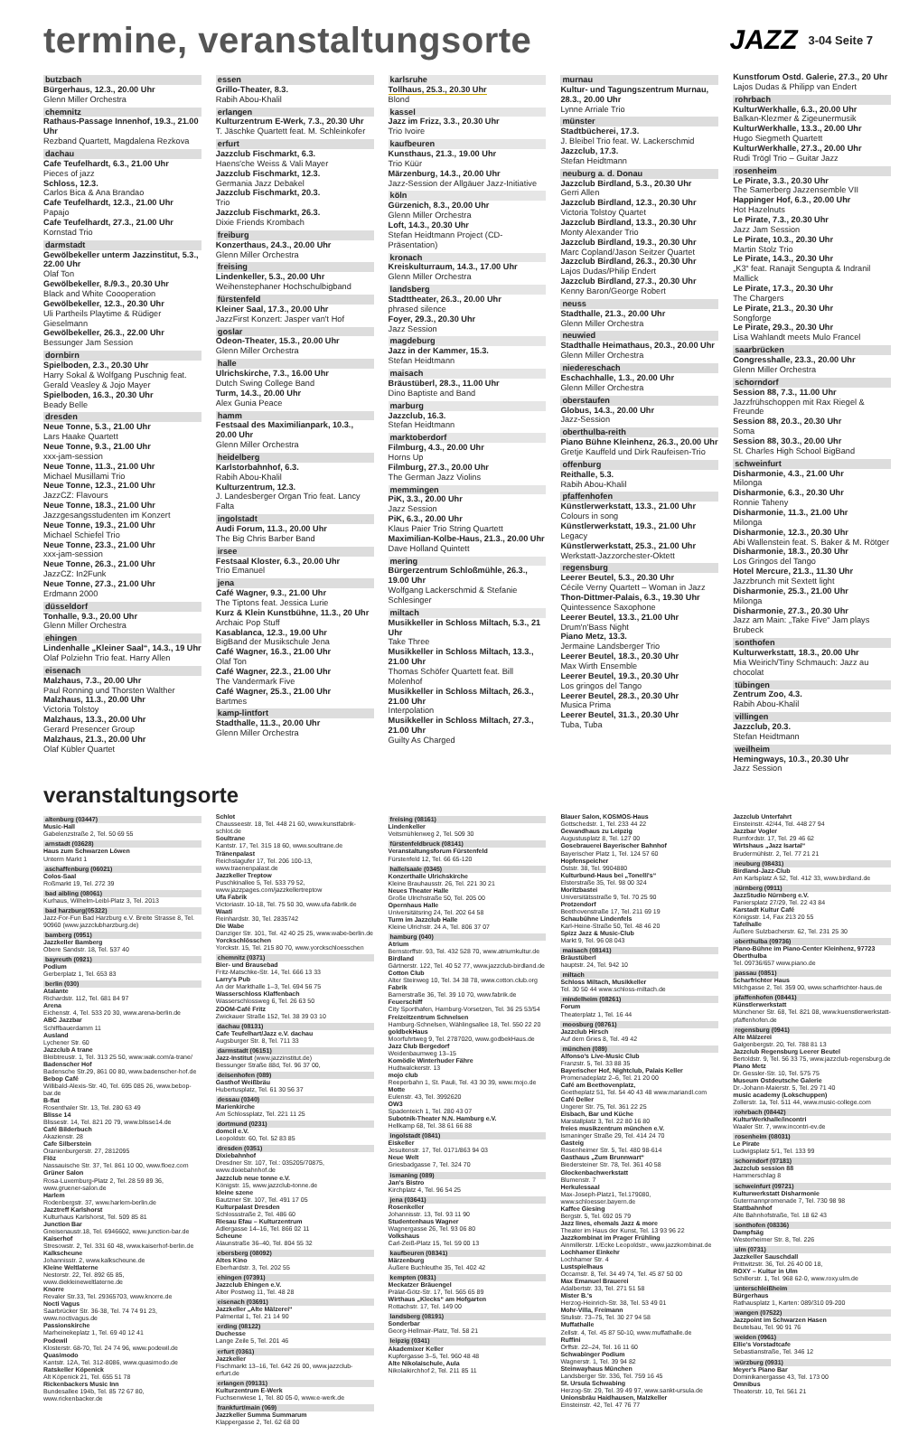termine, veranstaltungsorte
JAZZ 3-04 Seite 7
butzbach
Bürgerhaus, 12.3., 20.00 Uhr
Glenn Miller Orchestra
chemnitz
Rathaus-Passage Innenhof, 19.3., 21.00 Uhr
Rezband Quartett, Magdalena Rezkova
dachau
Cafe Teufelhardt, 6.3., 21.00 Uhr
Pieces of jazz
Schloss, 12.3.
Carlos Bica & Ana Brandao
Cafe Teufelhardt, 12.3., 21.00 Uhr
Papajo
Cafe Teufelhardt, 27.3., 21.00 Uhr
Kornstad Trio
darmstadt
Gewölbekeller unterm Jazzinstitut, 5.3., 22.00 Uhr
Olaf Ton
Gewölbekeller, 8./9.3., 20.30 Uhr
Black and White Coooperation
Gewölbekeller, 12.3., 20.30 Uhr
Uli Partheils Playtime & Rüdiger Gieselmann
Gewölbekeller, 26.3., 22.00 Uhr
Bessunger Jam Session
dornbirn
Spielboden, 2.3., 20.30 Uhr
Harry Sokal & Wolfgang Puschnig feat. Gerald Veasley & Jojo Mayer
Spielboden, 16.3., 20.30 Uhr
Beady Belle
dresden
Neue Tonne, 5.3., 21.00 Uhr
Lars Haake Quartett
Neue Tonne, 9.3., 21.00 Uhr
xxx-jam-session
Neue Tonne, 11.3., 21.00 Uhr
Michael Musillami Trio
Neue Tonne, 12.3., 21.00 Uhr
JazzCZ: Flavours
Neue Tonne, 18.3., 21.00 Uhr
Jazzgesangsstudenten im Konzert
Neue Tonne, 19.3., 21.00 Uhr
Michael Schiefel Trio
Neue Tonne, 23.3., 21.00 Uhr
xxx-jam-session
Neue Tonne, 26.3., 21.00 Uhr
JazzCZ: In2Funk
Neue Tonne, 27.3., 21.00 Uhr
Erdmann 2000
düsseldorf
Tonhalle, 9.3., 20.00 Uhr
Glenn Miller Orchestra
ehingen
Lindenhalle „Kleiner Saal“, 14.3., 19 Uhr
Olaf Polziehn Trio feat. Harry Allen
eisenach
Malzhaus, 7.3., 20.00 Uhr
Paul Ronning und Thorsten Walther
Malzhaus, 11.3., 20.00 Uhr
Victoria Tolstoy
Malzhaus, 13.3., 20.00 Uhr
Gerard Presencer Group
Malzhaus, 21.3., 20.00 Uhr
Olaf Kübler Quartet
essen
Grillo-Theater, 8.3.
Rabih Abou-Khalil
erlangen
Kulturzentrum E-Werk, 7.3., 20.30 Uhr
T. Jäschke Quartett feat. M. Schleinkofer
erfurt
Jazzclub Fischmarkt, 6.3.
Haens'che Weiss & Vali Mayer
Jazzclub Fischmarkt, 12.3.
Germania Jazz Debakel
Jazzclub Fischmarkt, 20.3.
Trio
Jazzclub Fischmarkt, 26.3.
Dixie Friends Krombach
freiburg
Konzerthaus, 24.3., 20.00 Uhr
Glenn Miller Orchestra
freising
Lindenkeller, 5.3., 20.00 Uhr
Weihenstephaner Hochschulbigband
fürstenfeld
Kleiner Saal, 17.3., 20.00 Uhr
JazzFirst Konzert: Jasper van't Hof
goslar
Odeon-Theater, 15.3., 20.00 Uhr
Glenn Miller Orchestra
halle
Ulrichskirche, 7.3., 16.00 Uhr
Dutch Swing College Band
Turm, 14.3., 20.00 Uhr
Alex Gunia Peace
hamm
Festsaal des Maximilianpark, 10.3., 20.00 Uhr
Glenn Miller Orchestra
heidelberg
Karlstorbahnhof, 6.3.
Rabih Abou-Khalil
Kulturzentrum, 12.3.
J. Landesberger Organ Trio feat. Lancy Falta
ingolstadt
Audi Forum, 11.3., 20.00 Uhr
The Big Chris Barber Band
irsee
Festsaal Kloster, 6.3., 20.00 Uhr
Trio Emanuel
jena
Café Wagner, 9.3., 21.00 Uhr
The Tiptons feat. Jessica Lurie
Kurz & Klein Kunstbühne, 11.3., 20 Uhr
Archaic Pop Stuff
Kasablanca, 12.3., 19.00 Uhr
BigBand der Musikschule Jena
Café Wagner, 16.3., 21.00 Uhr
Olaf Ton
Café Wagner, 22.3., 21.00 Uhr
The Vandermark Five
Café Wagner, 25.3., 21.00 Uhr
Bartmes
kamp-lintfort
Stadthalle, 11.3., 20.00 Uhr
Glenn Miller Orchestra
karlsruhe
Tollhaus, 25.3., 20.30 Uhr
Blond
kassel
Jazz im Frizz, 3.3., 20.30 Uhr
Trio Ivoire
kaufbeuren
Kunsthaus, 21.3., 19.00 Uhr
Trio Küür
Märzenburg, 14.3., 20.00 Uhr
Jazz-Session der Allgäuer Jazz-Initiative
köln
Gürzenich, 8.3., 20.00 Uhr
Glenn Miller Orchestra
Loft, 14.3., 20.30 Uhr
Stefan Heidtmann Project (CD-Präsentation)
kronach
Kreiskulturraum, 14.3., 17.00 Uhr
Glenn Miller Orchestra
landsberg
Stadttheater, 26.3., 20.00 Uhr
phrased silence
Foyer, 29.3., 20.30 Uhr
Jazz Session
magdeburg
Jazz in der Kammer, 15.3.
Stefan Heidtmann
maisach
Bräustüberl, 28.3., 11.00 Uhr
Dino Baptiste and Band
marburg
Jazzclub, 16.3.
Stefan Heidtmann
marktoberdorf
Filmburg, 4.3., 20.00 Uhr
Horns Up
Filmburg, 27.3., 20.00 Uhr
The German Jazz Violins
memmingen
PiK, 3.3., 20.00 Uhr
Jazz Session
PiK, 6.3., 20.00 Uhr
Klaus Paier Trio String Quartett
Maximilian-Kolbe-Haus, 21.3., 20.00 Uhr
Dave Holland Quintett
mering
Bürgerzentrum Schloßmühle, 26.3., 19.00 Uhr
Wolfgang Lackerschmid & Stefanie Schlesinger
miltach
Musikkeller in Schloss Miltach, 5.3., 21 Uhr
Take Three
Musikkeller in Schloss Miltach, 13.3., 21.00 Uhr
Thomas Schöfer Quartett feat. Bill Molenhof
Musikkeller in Schloss Miltach, 26.3., 21.00 Uhr
Interpolation
Musikkeller in Schloss Miltach, 27.3., 21.00 Uhr
Guilty As Charged
murnau
Kultur- und Tagungszentrum Murnau, 28.3., 20.00 Uhr
Lynne Arriale Trio
münster
Stadtbücherei, 17.3.
J. Bleibel Trio feat. W. Lackerschmid
Jazzclub, 17.3.
Stefan Heidtmann
neuburg a. d. Donau
Jazzclub Birdland, 5.3., 20.30 Uhr
Gerri Allen
Jazzclub Birdland, 12.3., 20.30 Uhr
Victoria Tolstoy Quartet
Jazzclub Birdland, 13.3., 20.30 Uhr
Monty Alexander Trio
Jazzclub Birdland, 19.3., 20.30 Uhr
Marc Copland/Jason Seitzer Quartet
Jazzclub Birdland, 26.3., 20.30 Uhr
Lajos Dudas/Philip Endert
Jazzclub Birdland, 27.3., 20.30 Uhr
Kenny Baron/George Robert
neuss
Stadthalle, 21.3., 20.00 Uhr
Glenn Miller Orchestra
neuwied
Stadthalle Heimathaus, 20.3., 20.00 Uhr
Glenn Miller Orchestra
niedereschach
Eschachhalle, 1.3., 20.00 Uhr
Glenn Miller Orchestra
oberstaufen
Globus, 14.3., 20.00 Uhr
Jazz-Session
oberthulba-reith
Piano Bühne Kleinhenz, 26.3., 20.00 Uhr
Gretje Kauffeld und Dirk Raufeisen-Trio
offenburg
Reithalle, 5.3.
Rabih Abou-Khalil
pfaffenhofen
Künstlerwerkstatt, 13.3., 21.00 Uhr
Colours in song
Künstlerwerkstatt, 19.3., 21.00 Uhr
Legacy
Künstlerwerkstatt, 25.3., 21.00 Uhr
Werkstatt-Jazzorchester-Oktett
regensburg
Leerer Beutel, 5.3., 20.30 Uhr
Cécile Verny Quartett – Woman in Jazz
Thon-Dittmer-Palais, 6.3., 19.30 Uhr
Quintessence Saxophone
Leerer Beutel, 13.3., 21.00 Uhr
Drum'n'Bass Night
Piano Metz, 13.3.
Jermaine Landsberger Trio
Leerer Beutel, 18.3., 20.30 Uhr
Max Wirth Ensemble
Leerer Beutel, 19.3., 20.30 Uhr
Los gringos del Tango
Leerer Beutel, 28.3., 20.30 Uhr
Musica Prima
Leerer Beutel, 31.3., 20.30 Uhr
Tuba, Tuba
Kunstforum Ostd. Galerie, 27.3., 20 Uhr
Lajos Dudas & Philipp van Endert
rohrbach
KulturWerkhalle, 6.3., 20.00 Uhr
Balkan-Klezmer & Zigeunermusik
KulturWerkhalle, 13.3., 20.00 Uhr
Hugo Siegmeth Quartett
KulturWerkhalle, 27.3., 20.00 Uhr
Rudi Trögl Trio – Guitar Jazz
rosenheim
Le Pirate, 3.3., 20.30 Uhr
The Samerberg Jazzensemble VII
Happinger Hof, 6.3., 20.00 Uhr
Hot Hazelnuts
Le Pirate, 7.3., 20.30 Uhr
Jazz Jam Session
Le Pirate, 10.3., 20.30 Uhr
Martin Stolz Trio
Le Pirate, 14.3., 20.30 Uhr
„K3“ feat. Ranajit Sengupta & Indranil Mallick
Le Pirate, 17.3., 20.30 Uhr
The Chargers
Le Pirate, 21.3., 20.30 Uhr
Songforge
Le Pirate, 29.3., 20.30 Uhr
Lisa Wahlandt meets Mulo Francel
saarbrücken
Congresshalle, 23.3., 20.00 Uhr
Glenn Miller Orchestra
schorndorf
Session 88, 7.3., 11.00 Uhr
Jazzfrühschoppen mit Rax Riegel & Freunde
Session 88, 20.3., 20.30 Uhr
Soma
Session 88, 30.3., 20.00 Uhr
St. Charles High School BigBand
schweinfurt
Disharmonie, 4.3., 21.00 Uhr
Milonga
Disharmonie, 6.3., 20.30 Uhr
Ronnie Taheny
Disharmonie, 11.3., 21.00 Uhr
Milonga
Disharmonie, 12.3., 20.30 Uhr
Abi Wallenstein feat. S. Baker & M. Rötger
Disharmonie, 18.3., 20.30 Uhr
Los Gringos del Tango
Hotel Mercure, 21.3., 11.30 Uhr
Jazzbrunch mit Sextett light
Disharmonie, 25.3., 21.00 Uhr
Milonga
Disharmonie, 27.3., 20.30 Uhr
Jazz am Main: „Take Five“ Jam plays Brubeck
sonthofen
Kulturwerkstatt, 18.3., 20.00 Uhr
Mia Weirich/Tiny Schmauch: Jazz au chocolat
tübingen
Zentrum Zoo, 4.3.
Rabih Abou-Khalil
villingen
Jazzclub, 20.3.
Stefan Heidtmann
weilheim
Hemingways, 10.3., 20.30 Uhr
Jazz Session
veranstaltungsorte
altenburg (03447)
Music-Hall
Gabelenzstraße 2, Tel. 50 69 55
arnstadt (03628)
Haus zum Schwarzen Löwen
Unterm Markt 1
aschaffenburg (06021)
Colos-Saal
Roßmarkt 19, Tel. 272 39
bad aibling (08061)
Kurhaus, Wilhelm-Leibl-Platz 3, Tel. 2013
bad harzburg(05322)
Jazz-For-Fun Bad Harzburg e.V. Breite Strasse 8, Tel. 90960 (www.jazzclubharzburg.de)
bamberg (0951)
Jazzkeller Bamberg
Obere Sandstr. 18, Tel. 537 40
bayreuth (0921)
Podium
Gerberplatz 1, Tel. 653 83
berlin (030)
Atalante
Richardstr. 112, Tel. 681 84 97
Arena
Eichenstr. 4, Tel. 533 20 30, www.arena-berlin.de
ABC Jazzbar
Schiffbauerdamm 11
Ausland
Lychener Str. 60
Jazzclub A trane
Bleibtreustr. 1, Tel. 313 25 50, www.wak.com/a-trane/
Badenscher Hof
Badensche Str.29, 861 00 80, www.badenscher-hof.de
Bebop Café
Willibald-Alexis-Str. 40, Tel. 695 085 26, www.bebop-bar.de
B-flat
Rosenthaler Str. 13, Tel. 280 63 49
Blisse 14
Blissestr. 14, Tel. 821 20 79, www.blisse14.de
Café Bilderbuch
Akazienstr. 28
Cafe Silberstein
Oranienburgerstr. 27, 2812095
Flöz
Nassauische Str. 37, Tel. 861 10 00, www.floez.com
Grüner Salon
Rosa-Luxemburg-Platz 2, Tel. 28 59 89 36, www.gruener-salon.de
Harlem
Rodenbergstr. 37, www.harlem-berlin.de
Jazztreff Karlshorst
Kulturhaus Karlshorst, Tel. 509 85 81
Junction Bar
Gneisenaustr.18, Tel. 6946602, www.junction-bar.de
Kaiserhof
Stresowstr. 2, Tel. 331 60 48, www.kaiserhof-berlin.de
Kalkscheune
Johannisstr. 2, www.kalkscheune.de
Kleine Weltlaterne
Nestorstr. 22, Tel. 892 65 85, www.diekleineweltlaterne.de
Knorre
Revaler Str.33, Tel. 29365703, www.knorre.de
Nocti Vagus
Saarbrücker Str. 36-38, Tel. 74 74 91 23, www.noctivagus.de
Passionskirche
Marheinekeplatz 1, Tel. 69 40 12 41
Podewil
Klosterstr. 68-70, Tel. 24 74 96, www.podewil.de
Quasimodo
Kantstr. 12A, Tel. 312-8086, www.quasimodo.de
Ratskeller Köpenick
Alt Köpenick 21, Tel. 655 51 78
Rickenbackers Music Inn
Bundesallee 194b, Tel. 85 72 67 80, www.rickenbacker.de
Schlot
Chausseestr. 18, Tel. 448 21 60, www.kunstfabrik-schlot.de
Soultrane
Kantstr. 17, Tel. 315 18 60, www.soultrane.de
Tränenpalast
Reichstagufer 17, Tel. 206 100-13, www.traenenpalast.de
Jazzkeller Treptow
Puschkinallee 5, Tel. 533 79 52, www.jazzpages.com/jazzkellertreptow
Ufa Fabrik
Victoriastr. 10-18, Tel. 75 50 30, www.ufa-fabrik.de
Waati
Reinhardstr. 30, Tel. 2835742
Die Wabe
Danziger Str. 101, Tel. 42 40 25 25, www.wabe-berlin.de
Yorckschlösschen
Yorckstr. 15, Tel. 215 80 70, www.yorckschloesschen
chemnitz (0371)
Bier- und Brausebad
Fritz-Matschke-Str. 14, Tel. 666 13 33
Larry's Pub
An der Markthalle 1–3, Tel. 694 56 75
Wasserschloss Klaffenbach
Wasserschlossweg 6, Tel. 26 63 50
ZOOM-Café Fritz
Zwickauer Straße 152, Tel. 38 39 03 10
dachau (08131)
Cafe Teufelhart/Jazz e.V. dachau
Augsburger Str. 8, Tel. 711 33
darmstadt (06151)
Jazz-Institut (www.jazzinstitut.de)
Bessunger Straße 88d, Tel. 96 37 00,
deisenhofen (089)
Gasthof Weißbräu
Hubertusplatz, Tel. 61 30 56 37
dessau (0340)
Marienkirche
Am Schlossplatz, Tel. 221 11 25
dortmund (0231)
domcil e.V.
Leopoldstr. 60, Tel. 52 83 85
dresden (0351)
Dixiebahnhof
Dresdner Str. 107, Tel.: 035205/70875, www.dixiebahnhof.de
Jazzclub neue tonne e.V.
Königstr. 15, www.jazzclub-tonne.de
kleine szene
Bautzner Str. 107, Tel. 491 17 05
Kulturpalast Dresden
Schlossstraße 2, Tel. 486 60
Riesau Efau – Kulturzentrum
Adlergasse 14–16, Tel. 866 02 11
Scheune
Alaunstraße 36–40, Tel. 804 55 32
ebersberg (08092)
Altes Kino
Eberhardstr. 3, Tel. 202 55
ehingen (07391)
Jazzclub Ehingen e.V.
Alter Postweg 11, Tel. 48 28
eisenach (03691)
Jazzkeller „Alte Mälzerei“
Palmental 1, Tel. 21 14 90
erding (08122)
Duchesse
Lange Zeile 5, Tel. 201 46
erfurt (0361)
Jazzkeller
Fischmarkt 13–16, Tel. 642 26 00, www.jazzclub-erfurt.de
erlangen (09131)
Kulturzentrum E-Werk
Fuchsenwiese 1, Tel. 80 05-0, www.e-werk.de
frankfurt/main (069)
Jazzkeller Summa Summarum
Klappergasse 2, Tel. 62 68 00
freising (08161)
Lindenkeller
Veitsmühlenweg 2, Tel. 509 30
fürstenfeldbruck (08141)
Veranstaltungsforum Fürstenfeld
Fürstenfeld 12, Tel. 66 65-120
halle/saale (0345)
Konzerthalle Ulrichskirche
Kleine Brauhausstr. 26, Tel. 221 30 21
Neues Theater Halle
Große Ulrichstraße 50, Tel. 205 00
Opernhaus Halle
Universitätsring 24, Tel. 202 64 58
Turm im Jazzclub Halle
Kleine Ulrichstr. 24 A, Tel. 806 37 07
hamburg (040)
Atrium
Bernstorffstr. 93, Tel. 432 528 70, www.atriumkultur.de
Birdland
Gärtnerstr. 122, Tel. 40 52 77, www.jazzclub-birdland.de
Cotton Club
Alter Steinweg 10, Tel. 34 38 78, www.cotton.club.org
Fabrik
Barnerstraße 36, Tel. 39 10 70, www.fabrik.de
Feuerschiff
City Sporthafen, Hamburg-Vorsetzen, Tel. 36 25 53/54
Freizeitzentrum Schnelsen
Hamburg-Schnelsen, Wählingsallee 18, Tel. 550 22 20
goldbekHaus
Moorfuhrtweg 9, Tel. 2787020, www.godbekHaus.de
Jazz Club Bergedorf
Weidenbaumweg 13–15
Komödie Winterhuder Fähre
Hudtwalckerstr. 13
mojo club
Reeperbahn 1, St. Pauli, Tel. 43 30 39, www.mojo.de
Motte
Eulenstr. 43, Tel. 3992620
OW3
Spadenteich 1, Tel. 280 43 07
Subotnik-Theater N.N. Hamburg e.V.
Hellkamp 68, Tel. 38 61 66 88
ingolstadt (0841)
Eiskeller
Jesuitenstr. 17, Tel. 0171/863 94 03
Neue Welt
Griesbadgasse 7, Tel. 324 70
ismaning (089)
Jan's Bistro
Kirchplatz 4, Tel. 96 54 25
jena (03641)
Rosenkeller
Johannisstr. 13, Tel. 93 11 90
Studentenhaus Wagner
Wagnergasse 26, Tel. 93 06 80
Volkshaus
Carl-Zeiß-Platz 15, Tel. 59 00 13
kaufbeuren (08341)
Märzenburg
Äußere Buchleuthe 35, Tel. 402 42
kempten (0831)
Meckatzer Bräuengel
Prälat-Götz-Str. 17, Tel. 565 65 89
Wirthaus „Klecks“ am Hofgarten
Rottachstr. 17, Tel. 149 00
landsberg (08191)
Sonderbar
Georg-Hellmair-Platz, Tel. 58 21
leipzig (0341)
Akademixer Keller
Kupfergasse 3–5, Tel. 960 48 48
Alte Nikolaischule, Aula
Nikolaikirchhof 2, Tel. 211 85 11
Blauer Salon, KOSMOS-Haus
Gottschedstr. 1, Tel. 233 44 22
Gewandhaus zu Leipzig
Augustusplatz 8, Tel. 127 00
Gosebrauerei Bayerischer Bahnhof
Bayerischer Platz 1, Tel. 124 57 60
Hopfenspeicher
Oststr. 38, Tel. 9904880
Kulturbund-Haus bei „Tonelli's“
Elsterstraße 35, Tel. 98 00 324
Moritzbastei
Universitätsstraße 9, Tel. 70 25 90
Protzendorf
Beethovenstraße 17, Tel. 211 69 19
Schaubühne Lindenfels
Karl-Heine-Straße 50, Tel. 48 46 20
Spizz Jazz & Music-Club
Markt 9, Tel. 96 08 043
maisach (08141)
Bräustüberl
hauptstr. 24, Tel. 942 10
miltach
Schloss Miltach, Musikkeller
Tel. 30 50 44 www.schloss-miltach.de
mindelheim (08261)
Forum
Theaterplatz 1, Tel. 16 44
moosburg (08761)
Jazzclub Hirsch
Auf dem Gries 8, Tel. 49 42
münchen (089)
Alfonso's Live-Music Club
Franzstr. 5, Tel. 33 88 35
Bayerischer Hof, Nightclub, Palais Keller
Promenadeplatz 2–6, Tel. 21 20 00
Café am Beethovenplatz,
Goetheplatz 51, Tel. 54 40 43 48 www.mariandl.com
Café Deller
Ungerer Str. 75, Tel. 361 22 25
Eisbach, Bar und Küche
Marstallplatz 3, Tel. 22 80 16 80
freies musikzentrum münchen e.V.
Ismaninger Straße 29, Tel. 414 24 70
Gasteig
Rosenheimer Str. 5, Tel. 480 98-614
Gasthaus „Zum Brunnwart“
Biedersteiner Str. 78, Tel. 361 40 58
Glockenbachwerkstatt
Blumenstr. 7
Herkulessaal
Max-Joseph-Platz1, Tel.179080, www.schloesser.bayern.de
Kaffee Giesing
Bergstr. 5, Tel. 692 05 79
Jazz lines, ehemals Jazz & more
Theater im Haus der Kunst, Tel. 13 93 96 22
Jazzkombinat im Prager Frühling
Ainmillerstr. 1/Ecke Leopoldstr., www.jazzkombinat.de
Lochhamer Einkehr
Lochhamer Str. 4
Lustspielhaus
Occamstr. 8, Tel. 34 49 74, Tel. 45 87 50 00
Max Emanuel Brauerei
Adalbertstr. 33, Tel. 271 51 58
Mister B.'s
Herzog-Heinrich-Str. 38, Tel. 53 49 01
Mohr-Villa, Freimann
Situlistr. 73–75, Tel. 30 27 94 58
Muffathalle
Zellstr. 4, Tel. 45 87 50-10, www.muffathalle.de
Ruffini
Orffstr. 22–24, Tel. 16 11 60
Schwabinger Podium
Wagnerstr. 1, Tel. 39 94 82
Steinwayhaus München
Landsberger Str. 336, Tel. 759 16 45
St. Ursula Schwabing
Herzog-Str. 29, Tel. 39 49 97, www.sankt-ursula.de
Unionsbräu Haidhausen, Malzkeller
Einsteinstr. 42, Tel. 47 76 77
Jazzclub Unterfahrt
Einsteinstr. 42/44, Tel. 448 27 94
Jazzbar Vogler
Rumfordstr. 17, Tel. 29 46 62
Wirtshaus „Jazz Isartal“
Brudermühlstr. 2, Tel. 77 21 21
neuburg (08431)
Birdland-Jazz-Club
Am Karlsplatz A 52, Tel. 412 33, www.birdland.de
nürnberg (0911)
JazzStudio Nürnberg e.V.
Paniersplatz 27/29, Tel. 22 43 84
Karstadt Kultur Café
Königsstr. 14, Fax 213 20 55
Tafelhalle
Äußere Sulzbacherstr. 62, Tel. 231 25 30
oberthulba (09736)
Piano-Bühne im Piano-Center Kleinhenz, 97723 Oberthulba
Tel. 09736/657 www.piano.de
passau (0851)
Scharfrichter Haus
Milchgasse 2, Tel. 359 00, www.scharfrichter-haus.de
pfaffenhofen (08441)
Künstlerwerkstatt
Münchener Str. 68, Tel. 821 08, www.kuenstlerwerkstatt-pfaffenhofen.de
regensburg (0941)
Alte Mälzerei
Galgenbergstr. 20, Tel. 788 81 13
Jazzclub Regensburg Leerer Beutel
Bertoldstr. 9, Tel. 56 33 75, www.jazzclub-regensburg.de
Piano Metz
Dr. Gessler-Str. 10, Tel. 575 75
Museum Ostdeutsche Galerie
Dr.-Johann-Maierstr. 5, Tel. 29 71 40
music academy (Lokschuppen)
Zollerstr. 1a, Tel. 511 44, www.music-college.com
rohrbach (08442)
KulturWerkhalle/incontri
Waaler Str. 7, www.incontri-ev.de
rosenheim (08031)
Le Pirate
Ludwigsplatz 5/1, Tel. 133 99
schorndorf (07181)
Jazzclub session 88
Hammerschlag 8
schweinfurt (09721)
Kulturwerkstatt Disharmonie
Gutermannpromenade 7, Tel. 730 98 98
Stattbahnhof
Alte Bahnhofstraße, Tel. 18 62 43
sonthofen (08336)
Dampfsäg
Westerheimer Str. 8, Tel. 226
ulm (0731)
Jazzkeller Sauschdall
Prittwitzstr. 36, Tel. 26 40 00 18,
ROXY – Kultur in Ulm
Schillerstr. 1, Tel. 968 62-0, www.roxy.ulm.de
unterschleißheim
Bürgerhaus
Rathausplatz 1, Karten: 089/310 09-200
wangen (07522)
Jazzpoint im Schwarzen Hasen
Beutelsau, Tel. 90 91 76
weiden (0961)
Ellie's Vorstadtcafe
Sebastianstraße, Tel. 346 12
würzburg (0931)
Meyer's Piano Bar
Dominikanergasse 43, Tel. 173 00
Omnibus
Theaterstr. 10, Tel. 561 21